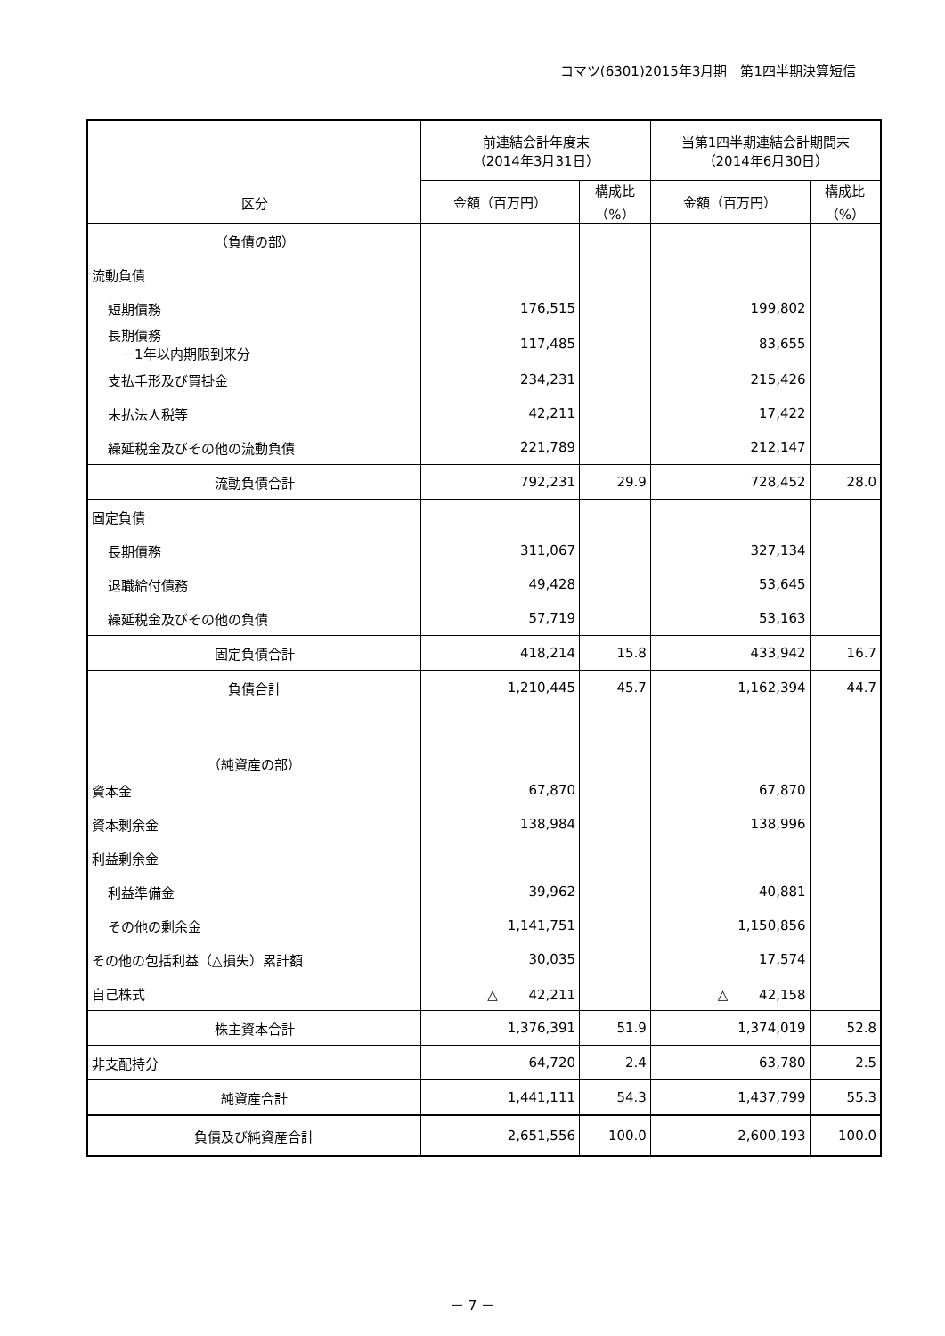コマツ(6301)2015年3月期　第1四半期決算短信
| 区分 | 前連結会計年度末 （2014年3月31日） | | 当第1四半期連結会計期間末 （2014年6月30日） | |
| --- | --- | --- | --- | --- |
| | 金額（百万円） | 構成比 （%） | 金額（百万円） | 構成比 （%） |
| （負債の部） | | | | |
| 流動負債 | | | | |
| 短期債務 | 176,515 | | 199,802 | |
| 長期債務 －1年以内期限到来分 | 117,485 | | 83,655 | |
| 支払手形及び買掛金 | 234,231 | | 215,426 | |
| 未払法人税等 | 42,211 | | 17,422 | |
| 繰延税金及びその他の流動負債 | 221,789 | | 212,147 | |
| 流動負債合計 | 792,231 | 29.9 | 728,452 | 28.0 |
| 固定負債 | | | | |
| 長期債務 | 311,067 | | 327,134 | |
| 退職給付債務 | 49,428 | | 53,645 | |
| 繰延税金及びその他の負債 | 57,719 | | 53,163 | |
| 固定負債合計 | 418,214 | 15.8 | 433,942 | 16.7 |
| 負債合計 | 1,210,445 | 45.7 | 1,162,394 | 44.7 |
| （純資産の部） | | | | |
| 資本金 | 67,870 | | 67,870 | |
| 資本剰余金 | 138,984 | | 138,996 | |
| 利益剰余金 | | | | |
| 利益準備金 | 39,962 | | 40,881 | |
| その他の剰余金 | 1,141,751 | | 1,150,856 | |
| その他の包括利益（△損失）累計額 | 30,035 | | 17,574 | |
| 自己株式 | △ 42,211 | | △ 42,158 | |
| 株主資本合計 | 1,376,391 | 51.9 | 1,374,019 | 52.8 |
| 非支配持分 | 64,720 | 2.4 | 63,780 | 2.5 |
| 純資産合計 | 1,441,111 | 54.3 | 1,437,799 | 55.3 |
| 負債及び純資産合計 | 2,651,556 | 100.0 | 2,600,193 | 100.0 |
－ 7 －